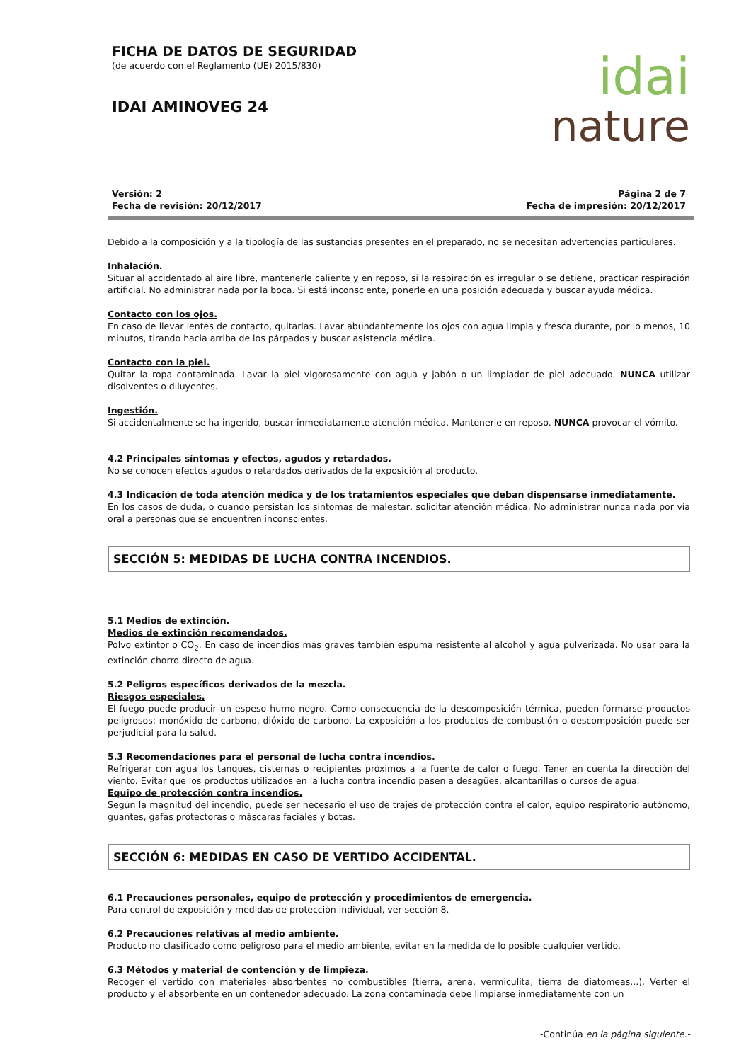FICHA DE DATOS DE SEGURIDAD
(de acuerdo con el Reglamento (UE) 2015/830)
IDAI AMINOVEG 24
idai
nature
Versión: 2
Fecha de revisión: 20/12/2017
Página 2 de 7
Fecha de impresión: 20/12/2017
Debido a la composición y a la tipología de las sustancias presentes en el preparado, no se necesitan advertencias particulares.
Inhalación.
Situar al accidentado al aire libre, mantenerle caliente y en reposo, si la respiración es irregular o se detiene, practicar respiración artificial. No administrar nada por la boca. Si está inconsciente, ponerle en una posición adecuada y buscar ayuda médica.
Contacto con los ojos.
En caso de llevar lentes de contacto, quitarlas. Lavar abundantemente los ojos con agua limpia y fresca durante, por lo menos, 10 minutos, tirando hacia arriba de los párpados y buscar asistencia médica.
Contacto con la piel.
Quitar la ropa contaminada. Lavar la piel vigorosamente con agua y jabón o un limpiador de piel adecuado. NUNCA utilizar disolventes o diluyentes.
Ingestión.
Si accidentalmente se ha ingerido, buscar inmediatamente atención médica. Mantenerle en reposo. NUNCA provocar el vómito.
4.2 Principales síntomas y efectos, agudos y retardados.
No se conocen efectos agudos o retardados derivados de la exposición al producto.
4.3 Indicación de toda atención médica y de los tratamientos especiales que deban dispensarse inmediatamente.
En los casos de duda, o cuando persistan los síntomas de malestar, solicitar atención médica. No administrar nunca nada por vía oral a personas que se encuentren inconscientes.
SECCIÓN 5: MEDIDAS DE LUCHA CONTRA INCENDIOS.
5.1 Medios de extinción.
Medios de extinción recomendados.
Polvo extintor o CO<sub>2</sub>. En caso de incendios más graves también espuma resistente al alcohol y agua pulverizada. No usar para la extinción chorro directo de agua.
5.2 Peligros específicos derivados de la mezcla.
Riesgos especiales.
El fuego puede producir un espeso humo negro. Como consecuencia de la descomposición térmica, pueden formarse productos peligrosos: monóxido de carbono, dióxido de carbono. La exposición a los productos de combustión o descomposición puede ser perjudicial para la salud.
5.3 Recomendaciones para el personal de lucha contra incendios.
Refrigerar con agua los tanques, cisternas o recipientes próximos a la fuente de calor o fuego. Tener en cuenta la dirección del viento. Evitar que los productos utilizados en la lucha contra incendio pasen a desagües, alcantarillas o cursos de agua.
Equipo de protección contra incendios.
Según la magnitud del incendio, puede ser necesario el uso de trajes de protección contra el calor, equipo respiratorio autónomo, guantes, gafas protectoras o máscaras faciales y botas.
SECCIÓN 6: MEDIDAS EN CASO DE VERTIDO ACCIDENTAL.
6.1 Precauciones personales, equipo de protección y procedimientos de emergencia.
Para control de exposición y medidas de protección individual, ver sección 8.
6.2 Precauciones relativas al medio ambiente.
Producto no clasificado como peligroso para el medio ambiente, evitar en la medida de lo posible cualquier vertido.
6.3 Métodos y material de contención y de limpieza.
Recoger el vertido con materiales absorbentes no combustibles (tierra, arena, vermiculita, tierra de diatomeas...). Verter el producto y el absorbente en un contenedor adecuado. La zona contaminada debe limpiarse inmediatamente con un
-Continúa en la página siguiente.-